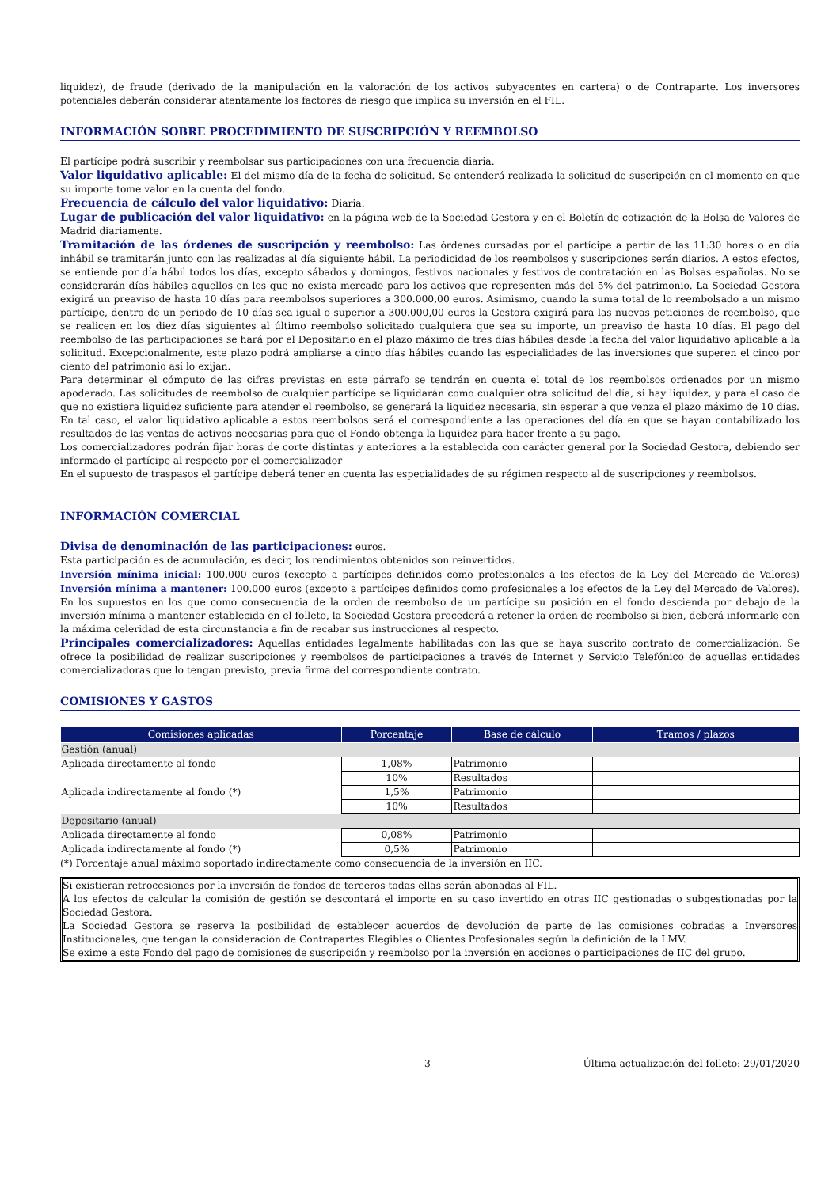liquidez), de fraude (derivado de la manipulación en la valoración de los activos subyacentes en cartera) o de Contraparte. Los inversores potenciales deberán considerar atentamente los factores de riesgo que implica su inversión en el FIL.
INFORMACIÓN SOBRE PROCEDIMIENTO DE SUSCRIPCIÓN Y REEMBOLSO
El partícipe podrá suscribir y reembolsar sus participaciones con una frecuencia diaria.
Valor liquidativo aplicable: El del mismo día de la fecha de solicitud. Se entenderá realizada la solicitud de suscripción en el momento en que su importe tome valor en la cuenta del fondo.
Frecuencia de cálculo del valor liquidativo: Diaria.
Lugar de publicación del valor liquidativo: en la página web de la Sociedad Gestora y en el Boletín de cotización de la Bolsa de Valores de Madrid diariamente.
Tramitación de las órdenes de suscripción y reembolso: Las órdenes cursadas por el partícipe a partir de las 11:30 horas o en día inhábil se tramitarán junto con las realizadas al día siguiente hábil. La periodicidad de los reembolsos y suscripciones serán diarios. A estos efectos, se entiende por día hábil todos los días, excepto sábados y domingos, festivos nacionales y festivos de contratación en las Bolsas españolas. No se considerarán días hábiles aquellos en los que no exista mercado para los activos que representen más del 5% del patrimonio. La Sociedad Gestora exigirá un preaviso de hasta 10 días para reembolsos superiores a 300.000,00 euros. Asimismo, cuando la suma total de lo reembolsado a un mismo partícipe, dentro de un periodo de 10 días sea igual o superior a 300.000,00 euros la Gestora exigirá para las nuevas peticiones de reembolso, que se realicen en los diez días siguientes al último reembolso solicitado cualquiera que sea su importe, un preaviso de hasta 10 días. El pago del reembolso de las participaciones se hará por el Depositario en el plazo máximo de tres días hábiles desde la fecha del valor liquidativo aplicable a la solicitud. Excepcionalmente, este plazo podrá ampliarse a cinco días hábiles cuando las especialidades de las inversiones que superen el cinco por ciento del patrimonio así lo exijan.
Para determinar el cómputo de las cifras previstas en este párrafo se tendrán en cuenta el total de los reembolsos ordenados por un mismo apoderado. Las solicitudes de reembolso de cualquier partícipe se liquidarán como cualquier otra solicitud del día, si hay liquidez, y para el caso de que no existiera liquidez suficiente para atender el reembolso, se generará la liquidez necesaria, sin esperar a que venza el plazo máximo de 10 días. En tal caso, el valor liquidativo aplicable a estos reembolsos será el correspondiente a las operaciones del día en que se hayan contabilizado los resultados de las ventas de activos necesarias para que el Fondo obtenga la liquidez para hacer frente a su pago.
Los comercializadores podrán fijar horas de corte distintas y anteriores a la establecida con carácter general por la Sociedad Gestora, debiendo ser informado el partícipe al respecto por el comercializador
En el supuesto de traspasos el partícipe deberá tener en cuenta las especialidades de su régimen respecto al de suscripciones y reembolsos.
INFORMACIÓN COMERCIAL
Divisa de denominación de las participaciones: euros.
Esta participación es de acumulación, es decir, los rendimientos obtenidos son reinvertidos.
Inversión mínima inicial: 100.000 euros (excepto a partícipes definidos como profesionales a los efectos de la Ley del Mercado de Valores) Inversión mínima a mantener: 100.000 euros (excepto a partícipes definidos como profesionales a los efectos de la Ley del Mercado de Valores). En los supuestos en los que como consecuencia de la orden de reembolso de un partícipe su posición en el fondo descienda por debajo de la inversión mínima a mantener establecida en el folleto, la Sociedad Gestora procederá a retener la orden de reembolso si bien, deberá informarle con la máxima celeridad de esta circunstancia a fin de recabar sus instrucciones al respecto.
Principales comercializadores: Aquellas entidades legalmente habilitadas con las que se haya suscrito contrato de comercialización. Se ofrece la posibilidad de realizar suscripciones y reembolsos de participaciones a través de Internet y Servicio Telefónico de aquellas entidades comercializadoras que lo tengan previsto, previa firma del correspondiente contrato.
COMISIONES Y GASTOS
| Comisiones aplicadas | Porcentaje | Base de cálculo | Tramos / plazos |
| --- | --- | --- | --- |
| Gestión (anual) | | | |
| Aplicada directamente al fondo | 1,08% | Patrimonio | |
| | 10% | Resultados | |
| Aplicada indirectamente al fondo (*) | 1,5% | Patrimonio | |
| | 10% | Resultados | |
| Depositario (anual) | | | |
| Aplicada directamente al fondo | 0,08% | Patrimonio | |
| Aplicada indirectamente al fondo (*) | 0,5% | Patrimonio | |
(*) Porcentaje anual máximo soportado indirectamente como consecuencia de la inversión en IIC.
Si existieran retrocesiones por la inversión de fondos de terceros todas ellas serán abonadas al FIL.
A los efectos de calcular la comisión de gestión se descontará el importe en su caso invertido en otras IIC gestionadas o subgestionadas por la Sociedad Gestora.
La Sociedad Gestora se reserva la posibilidad de establecer acuerdos de devolución de parte de las comisiones cobradas a Inversores Institucionales, que tengan la consideración de Contrapartes Elegibles o Clientes Profesionales según la definición de la LMV.
Se exime a este Fondo del pago de comisiones de suscripción y reembolso por la inversión en acciones o participaciones de IIC del grupo.
3 Última actualización del folleto: 29/01/2020